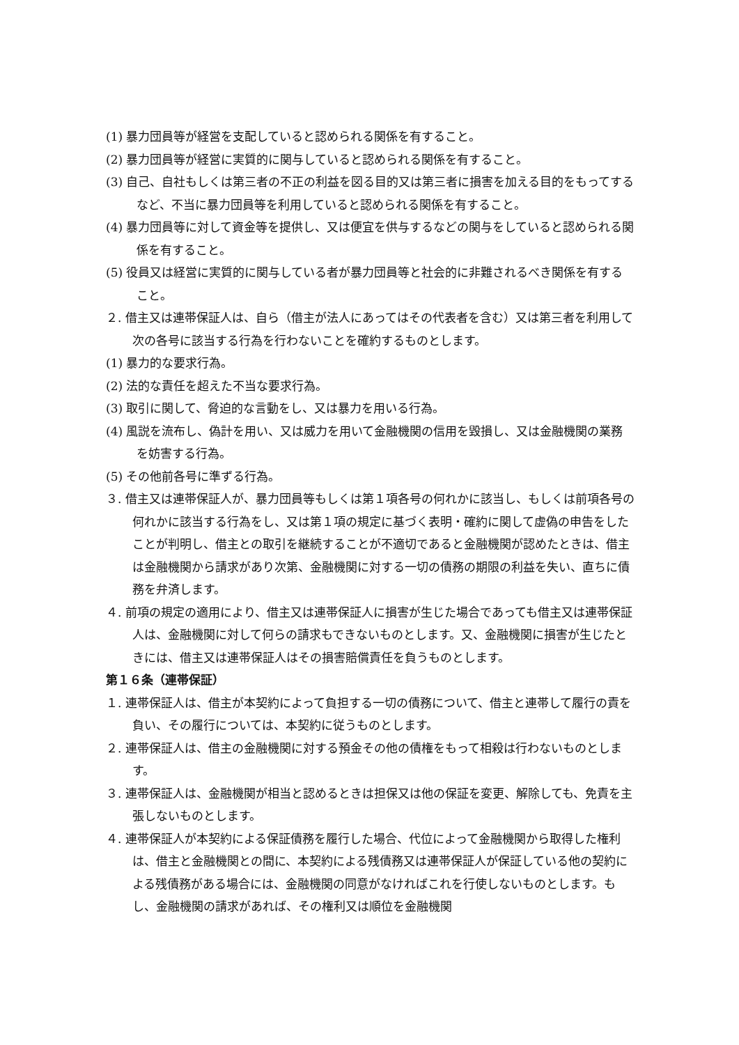(1) 暴力団員等が経営を支配していると認められる関係を有すること。
(2) 暴力団員等が経営に実質的に関与していると認められる関係を有すること。
(3) 自己、自社もしくは第三者の不正の利益を図る目的又は第三者に損害を加える目的をもってするなど、不当に暴力団員等を利用していると認められる関係を有すること。
(4) 暴力団員等に対して資金等を提供し、又は便宜を供与するなどの関与をしていると認められる関係を有すること。
(5) 役員又は経営に実質的に関与している者が暴力団員等と社会的に非難されるべき関係を有すること。
２. 借主又は連帯保証人は、自ら（借主が法人にあってはその代表者を含む）又は第三者を利用して次の各号に該当する行為を行わないことを確約するものとします。
(1) 暴力的な要求行為。
(2) 法的な責任を超えた不当な要求行為。
(3) 取引に関して、脅迫的な言動をし、又は暴力を用いる行為。
(4) 風説を流布し、偽計を用い、又は威力を用いて金融機関の信用を毀損し、又は金融機関の業務を妨害する行為。
(5) その他前各号に準ずる行為。
３. 借主又は連帯保証人が、暴力団員等もしくは第１項各号の何れかに該当し、もしくは前項各号の何れかに該当する行為をし、又は第１項の規定に基づく表明・確約に関して虚偽の申告をしたことが判明し、借主との取引を継続することが不適切であると金融機関が認めたときは、借主は金融機関から請求があり次第、金融機関に対する一切の債務の期限の利益を失い、直ちに債務を弁済します。
４. 前項の規定の適用により、借主又は連帯保証人に損害が生じた場合であっても借主又は連帯保証人は、金融機関に対して何らの請求もできないものとします。又、金融機関に損害が生じたときには、借主又は連帯保証人はその損害賠償責任を負うものとします。
第１６条（連帯保証）
１. 連帯保証人は、借主が本契約によって負担する一切の債務について、借主と連帯して履行の責を負い、その履行については、本契約に従うものとします。
２. 連帯保証人は、借主の金融機関に対する預金その他の債権をもって相殺は行わないものとします。
３. 連帯保証人は、金融機関が相当と認めるときは担保又は他の保証を変更、解除しても、免責を主張しないものとします。
４. 連帯保証人が本契約による保証債務を履行した場合、代位によって金融機関から取得した権利は、借主と金融機関との間に、本契約による残債務又は連帯保証人が保証している他の契約による残債務がある場合には、金融機関の同意がなければこれを行使しないものとします。もし、金融機関の請求があれば、その権利又は順位を金融機関